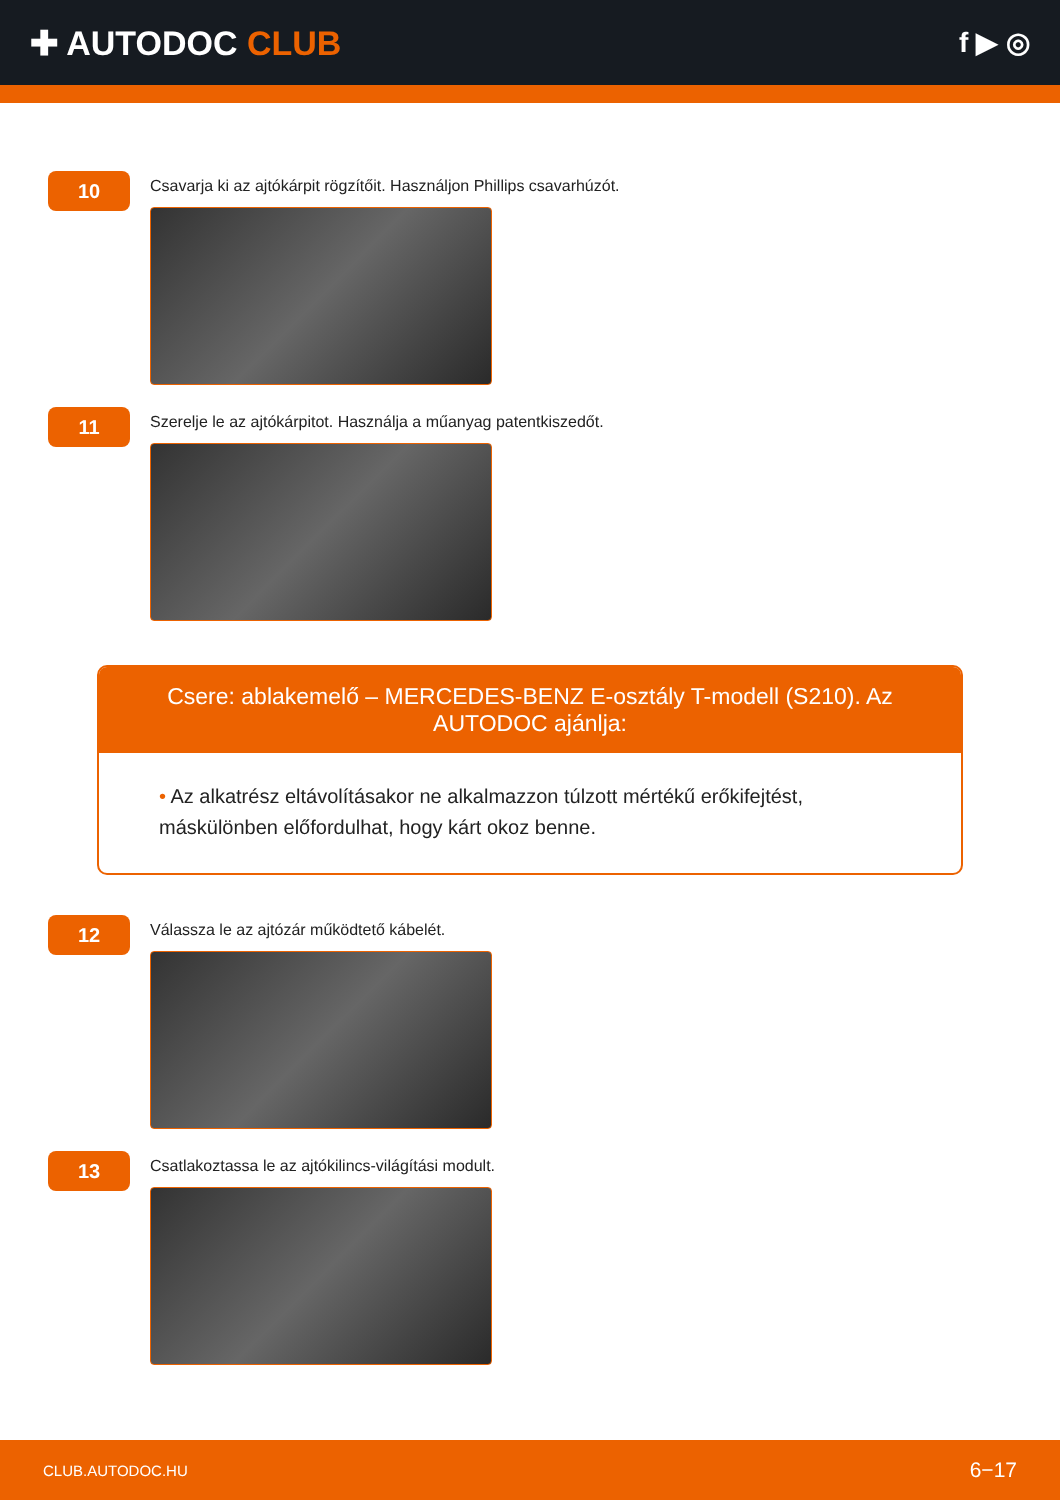✚ AUTODOC CLUB
f ▶ ◎
10
Csavarja ki az ajtókárpit rögzítőit. Használjon Phillips csavarhúzót.
11
Szerelje le az ajtókárpitot. Használja a műanyag patentkiszedőt.
Csere: ablakemelő – MERCEDES-BENZ E-osztály T-modell (S210). Az AUTODOC ajánlja:
• Az alkatrész eltávolításakor ne alkalmazzon túlzott mértékű erőkifejtést, máskülönben előfordulhat, hogy kárt okoz benne.
12
Válassza le az ajtózár működtető kábelét.
13
Csatlakoztassa le az ajtókilincs-világítási modult.
CLUB.AUTODOC.HU 6−17